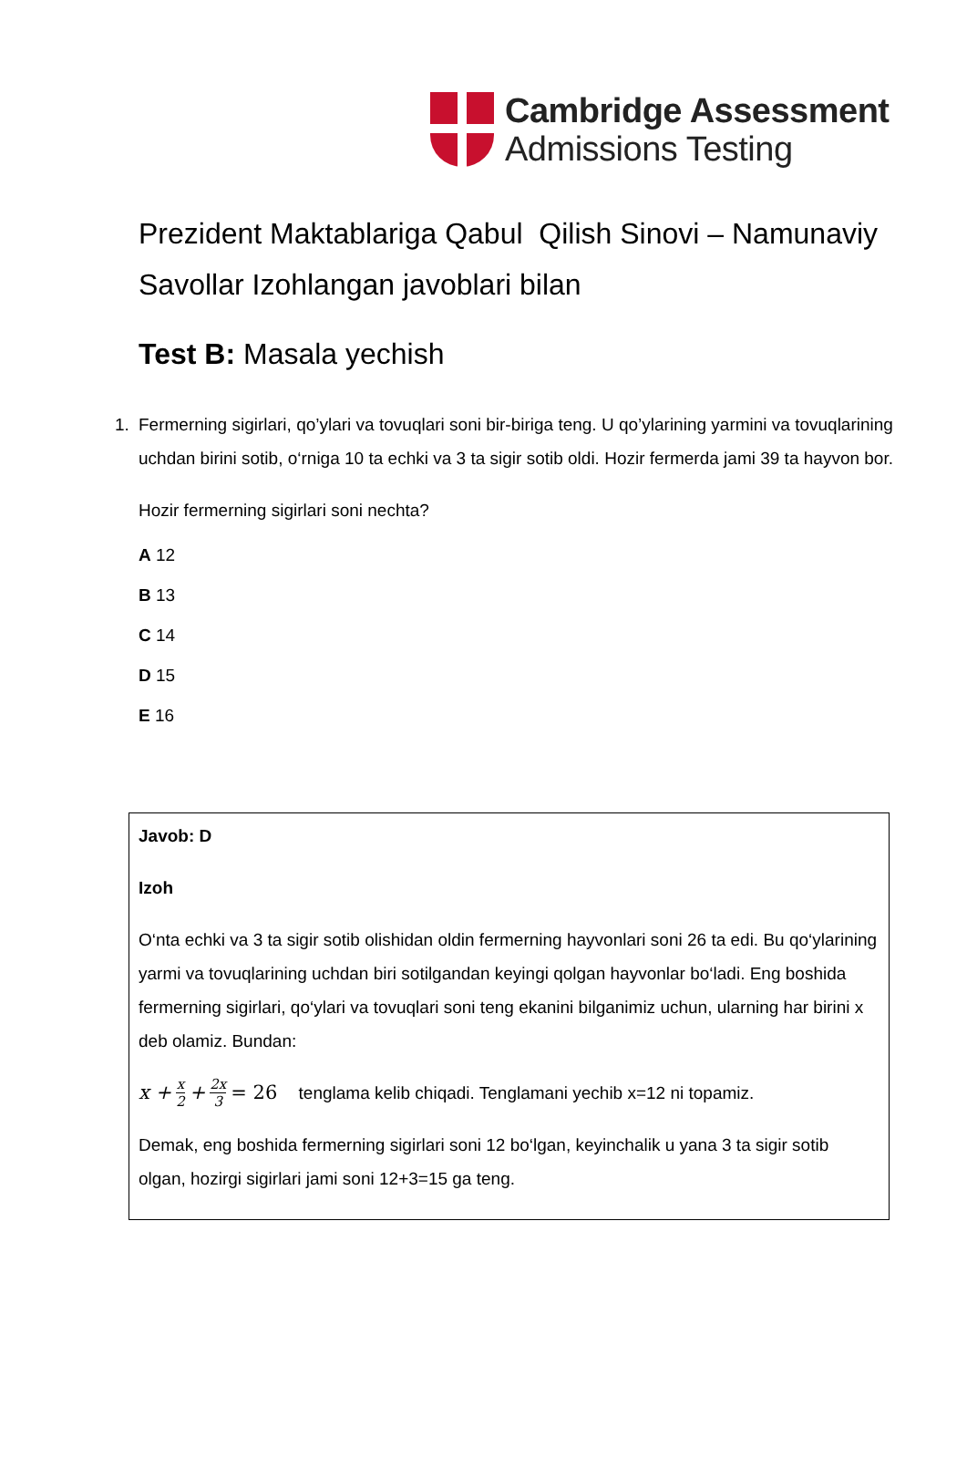Cambridge Assessment
Admissions Testing
Prezident Maktablariga Qabul Qilish Sinovi – Namunaviy Savollar Izohlangan javoblari bilan
Test B: Masala yechish
1. Fermerning sigirlari, qo’ylari va tovuqlari soni bir-biriga teng. U qo’ylarining yarmini va tovuqlarining uchdan birini sotib, o‘rniga 10 ta echki va 3 ta sigir sotib oldi. Hozir fermerda jami 39 ta hayvon bor.
Hozir fermerning sigirlari soni nechta?
A 12
B 13
C 14
D 15
E 16
Javob: D
Izoh
O‘nta echki va 3 ta sigir sotib olishidan oldin fermerning hayvonlari soni 26 ta edi. Bu qo‘ylarining yarmi va tovuqlarining uchdan biri sotilgandan keyingi qolgan hayvonlar bo‘ladi. Eng boshida fermerning sigirlari, qo‘ylari va tovuqlari soni teng ekanini bilganimiz uchun, ularning har birini x deb olamiz. Bundan:
x + x 2 + 2x 3 = 26 tenglama kelib chiqadi. Tenglamani yechib x=12 ni topamiz.
Demak, eng boshida fermerning sigirlari soni 12 bo‘lgan, keyinchalik u yana 3 ta sigir sotib olgan, hozirgi sigirlari jami soni 12+3=15 ga teng.